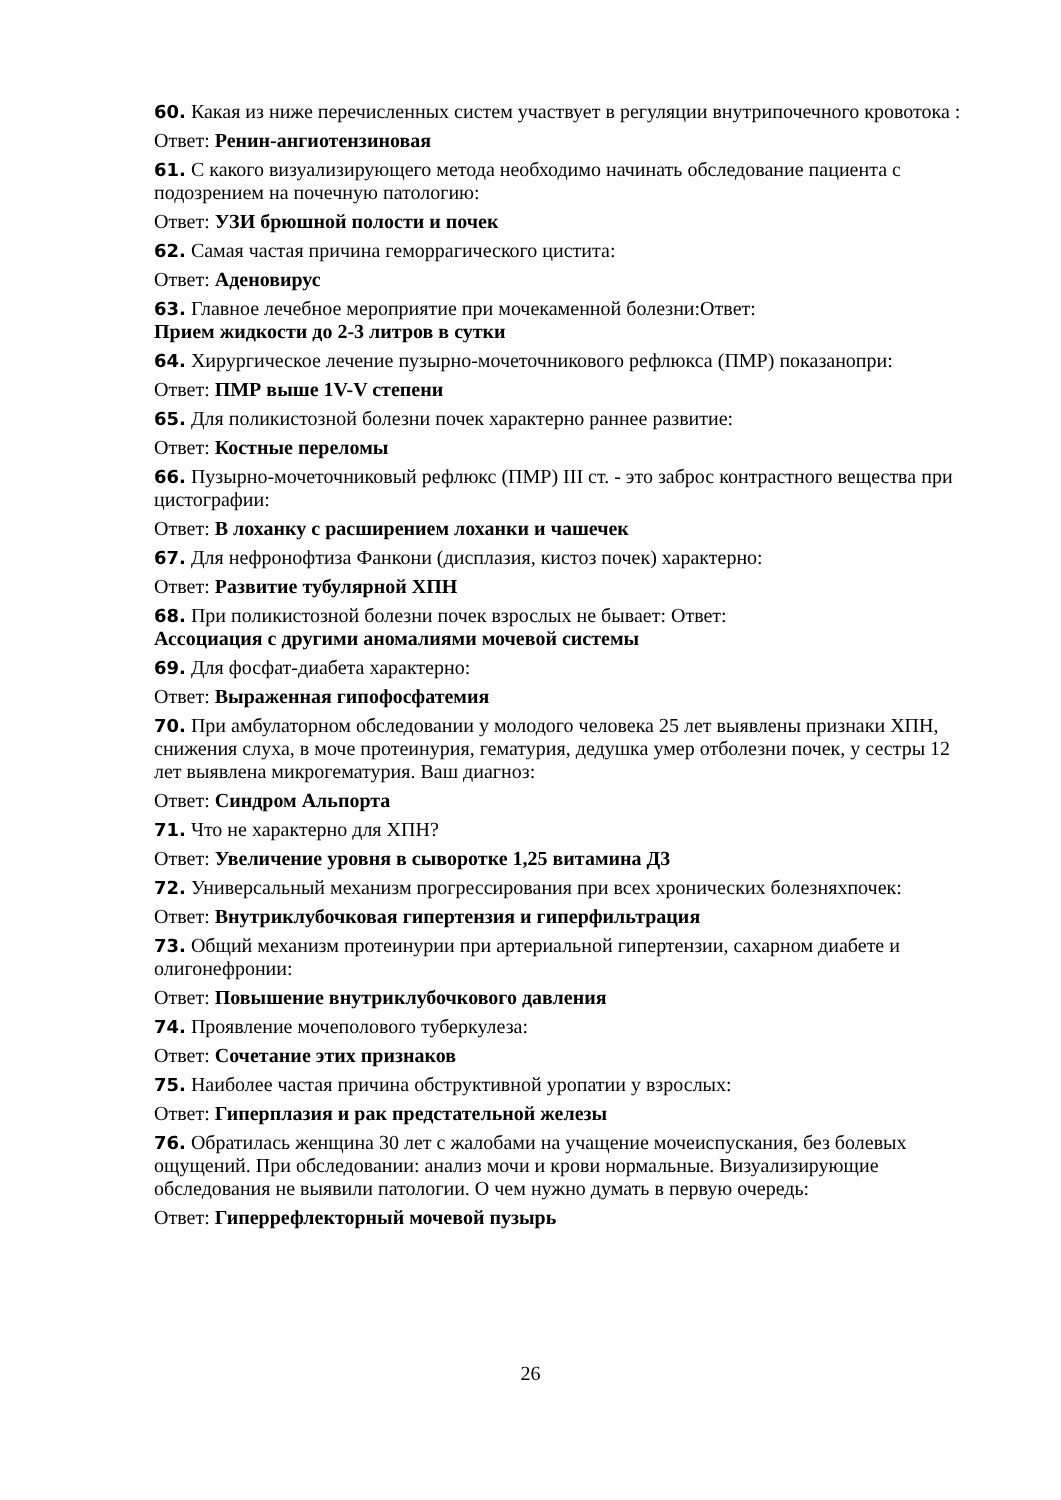60. Какая из ниже перечисленных систем участвует в регуляции внутрипочечного кровотока :
Ответ: Ренин-ангиотензиновая
61. С какого визуализирующего метода необходимо начинать обследование пациента с подозрением на почечную патологию:
Ответ: УЗИ брюшной полости и почек
62. Самая частая причина геморрагического цистита:
Ответ: Аденовирус
63. Главное лечебное мероприятие при мочекаменной болезни:Ответ:
Прием жидкости до 2-3 литров в сутки
64. Хирургическое лечение пузырно-мочеточникового рефлюкса (ПМР) показанопри:
Ответ: ПМР выше 1V-V степени
65. Для поликистозной болезни почек характерно раннее развитие:
Ответ: Костные переломы
66. Пузырно-мочеточниковый рефлюкс (ПМР) III ст. - это заброс контрастного вещества при цистографии:
Ответ: В лоханку с расширением лоханки и чашечек
67. Для нефронофтиза Фанкони (дисплазия, кистоз почек) характерно:
Ответ: Развитие тубулярной ХПН
68. При поликистозной болезни почек взрослых не бывает: Ответ:
Ассоциация с другими аномалиями мочевой системы
69. Для фосфат-диабета характерно:
Ответ: Выраженная гипофосфатемия
70. При амбулаторном обследовании у молодого человека 25 лет выявлены признаки ХПН, снижения слуха, в моче протеинурия, гематурия, дедушка умер отболезни почек, у сестры 12 лет выявлена микрогематурия. Ваш диагноз:
Ответ: Синдром Альпорта
71. Что не характерно для ХПН?
Ответ: Увеличение уровня в сыворотке 1,25 витамина Д3
72. Универсальный механизм прогрессирования при всех хронических болезняхпочек:
Ответ: Внутриклубочковая гипертензия и гиперфильтрация
73. Общий механизм протеинурии при артериальной гипертензии, сахарном диабете и олигонефронии:
Ответ: Повышение внутриклубочкового давления
74. Проявление мочеполового туберкулеза:
Ответ: Сочетание этих признаков
75. Наиболее частая причина обструктивной уропатии у взрослых:
Ответ: Гиперплазия и рак предстательной железы
76. Обратилась женщина 30 лет с жалобами на учащение мочеиспускания, без болевых ощущений. При обследовании: анализ мочи и крови нормальные. Визуализирующие обследования не выявили патологии. О чем нужно думать в первую очередь:
Ответ: Гиперрефлекторный мочевой пузырь
26